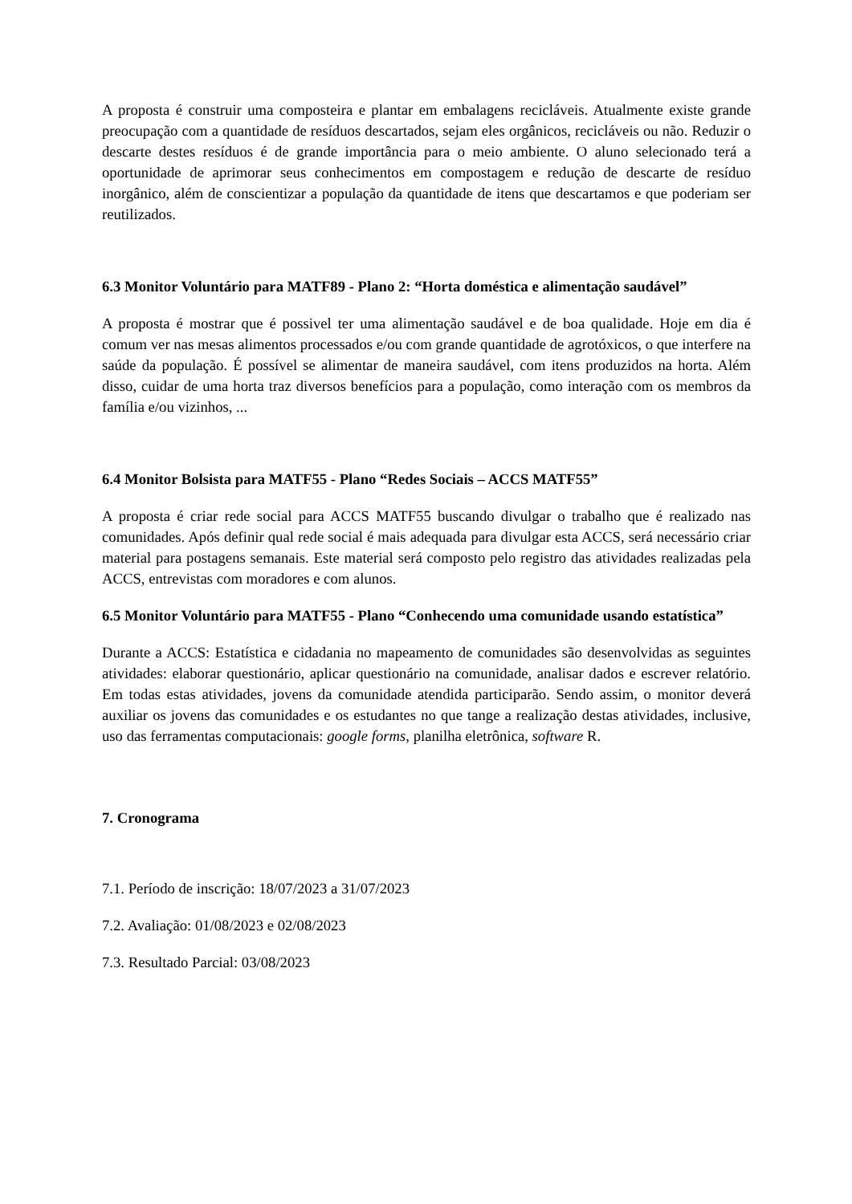A proposta é construir uma composteira e plantar em embalagens recicláveis. Atualmente existe grande preocupação com a quantidade de resíduos descartados, sejam eles orgânicos, recicláveis ou não. Reduzir o descarte destes resíduos é de grande importância para o meio ambiente. O aluno selecionado terá a oportunidade de aprimorar seus conhecimentos em compostagem e redução de descarte de resíduo inorgânico, além de conscientizar a população da quantidade de itens que descartamos e que poderiam ser reutilizados.
6.3 Monitor Voluntário para MATF89 - Plano 2: “Horta doméstica e alimentação saudável”
A proposta é mostrar que é possivel ter uma alimentação saudável e de boa qualidade. Hoje em dia é comum ver nas mesas alimentos processados e/ou com grande quantidade de agrotóxicos, o que interfere na saúde da população. É possível se alimentar de maneira saudável, com itens produzidos na horta. Além disso, cuidar de uma horta traz diversos benefícios para a população, como interação com os membros da família e/ou vizinhos, ...
6.4 Monitor Bolsista para MATF55 - Plano “Redes Sociais – ACCS MATF55”
A proposta é criar rede social para ACCS MATF55 buscando divulgar o trabalho que é realizado nas comunidades. Após definir qual rede social é mais adequada para divulgar esta ACCS, será necessário criar material para postagens semanais. Este material será composto pelo registro das atividades realizadas pela ACCS, entrevistas com moradores e com alunos.
6.5 Monitor Voluntário para MATF55 - Plano “Conhecendo uma comunidade usando estatística”
Durante a ACCS: Estatística e cidadania no mapeamento de comunidades são desenvolvidas as seguintes atividades: elaborar questionário, aplicar questionário na comunidade, analisar dados e escrever relatório. Em todas estas atividades, jovens da comunidade atendida participarão. Sendo assim, o monitor deverá auxiliar os jovens das comunidades e os estudantes no que tange a realização destas atividades, inclusive, uso das ferramentas computacionais: google forms, planilha eletrônica, software R.
7. Cronograma
7.1. Período de inscrição: 18/07/2023 a 31/07/2023
7.2. Avaliação: 01/08/2023 e 02/08/2023
7.3. Resultado Parcial: 03/08/2023